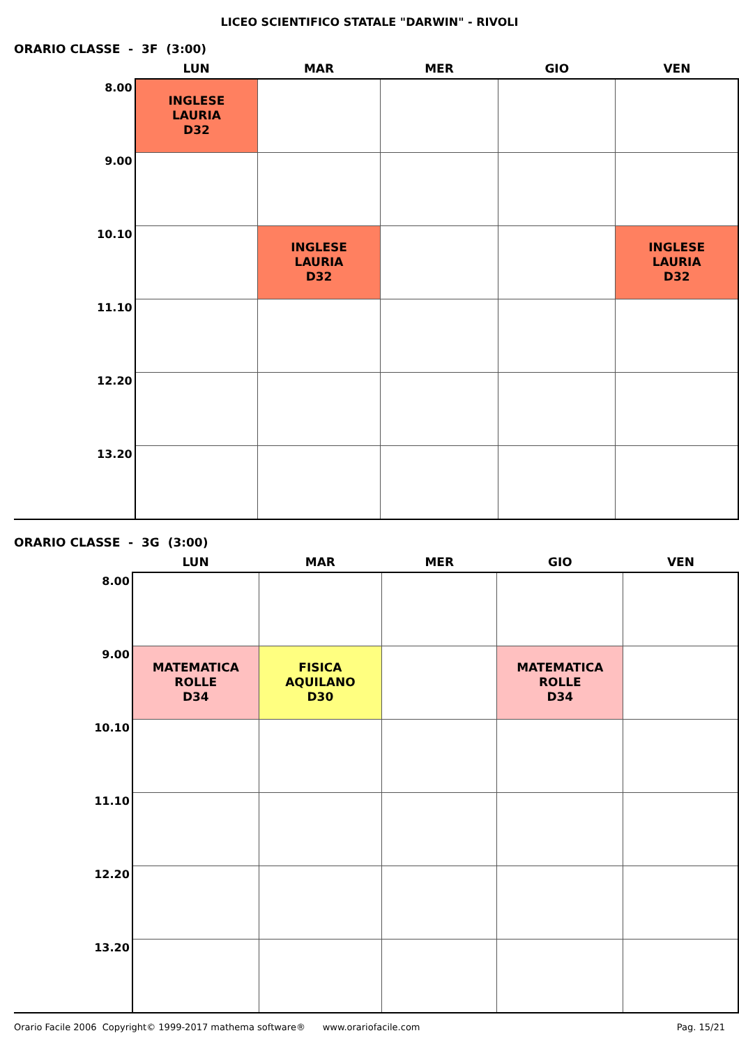LICEO SCIENTIFICO STATALE "DARWIN" - RIVOLI
ORARIO CLASSE - 3F (3:00)
| | LUN | MAR | MER | GIO | VEN |
| --- | --- | --- | --- | --- | --- |
| 8.00 | INGLESE LAURIA D32 | | | | |
| 9.00 | | | | | |
| 10.10 | | INGLESE LAURIA D32 | | | INGLESE LAURIA D32 |
| 11.10 | | | | | |
| 12.20 | | | | | |
| 13.20 | | | | | |
ORARIO CLASSE - 3G (3:00)
| | LUN | MAR | MER | GIO | VEN |
| --- | --- | --- | --- | --- | --- |
| 8.00 | | | | | |
| 9.00 | MATEMATICA ROLLE D34 | FISICA AQUILANO D30 | | MATEMATICA ROLLE D34 | |
| 10.10 | | | | | |
| 11.10 | | | | | |
| 12.20 | | | | | |
| 13.20 | | | | | |
Orario Facile 2006 Copyright© 1999-2017 mathema software® www.orariofacile.com Pag. 15/21